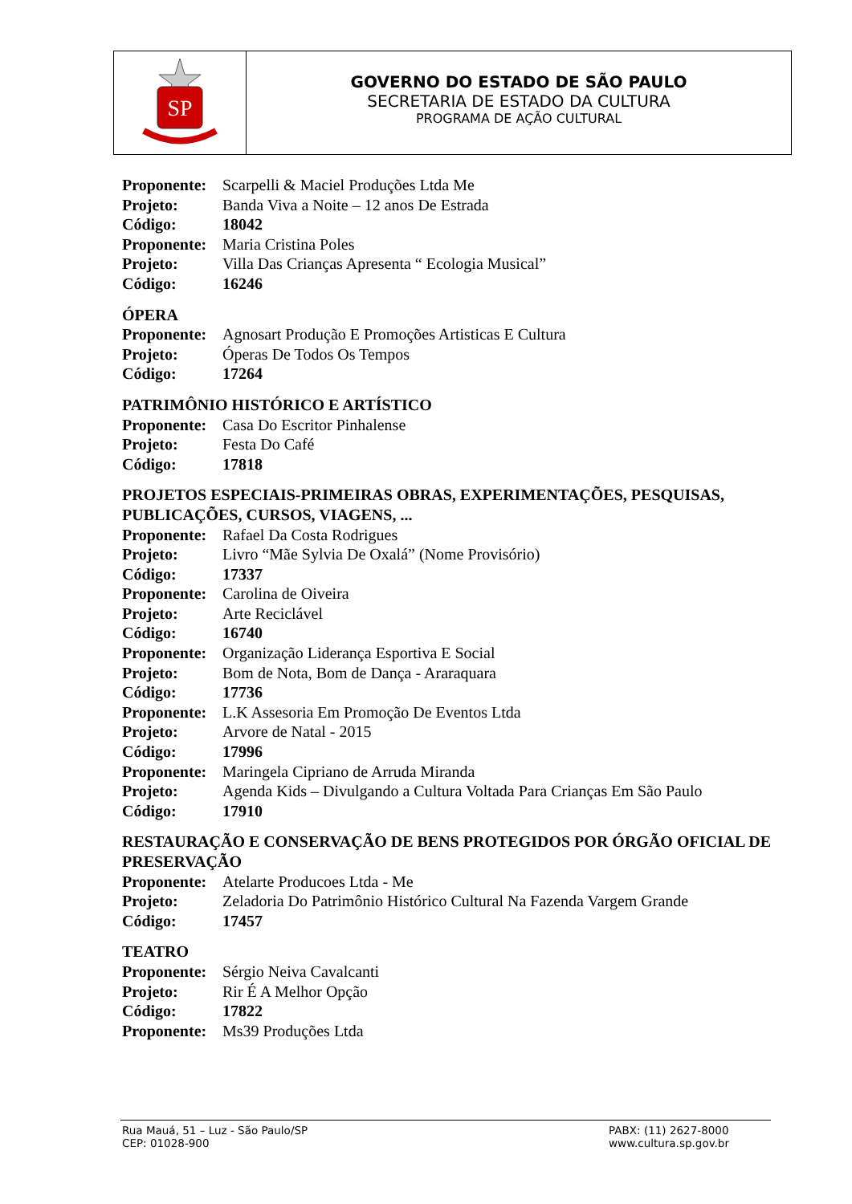SP
GOVERNO DO ESTADO DE SÃO PAULO
SECRETARIA DE ESTADO DA CULTURA
PROGRAMA DE AÇÃO CULTURAL
Proponente: Scarpelli & Maciel Produções Ltda Me
Projeto: Banda Viva a Noite – 12 anos De Estrada
Código: 18042
Proponente: Maria Cristina Poles
Projeto: Villa Das Crianças Apresenta “ Ecologia Musical”
Código: 16246
ÓPERA
Proponente: Agnosart Produção E Promoções Artisticas E Cultura
Projeto: Óperas De Todos Os Tempos
Código: 17264
PATRIMÔNIO HISTÓRICO E ARTÍSTICO
Proponente: Casa Do Escritor Pinhalense
Projeto: Festa Do Café
Código: 17818
PROJETOS ESPECIAIS-PRIMEIRAS OBRAS, EXPERIMENTAÇÕES, PESQUISAS, PUBLICAÇÕES, CURSOS, VIAGENS, ...
Proponente: Rafael Da Costa Rodrigues
Projeto: Livro “Mãe Sylvia De Oxalá” (Nome Provisório)
Código: 17337
Proponente: Carolina de Oiveira
Projeto: Arte Reciclável
Código: 16740
Proponente: Organização Liderança Esportiva E Social
Projeto: Bom de Nota, Bom de Dança - Araraquara
Código: 17736
Proponente: L.K Assesoria Em Promoção De Eventos Ltda
Projeto: Arvore de Natal - 2015
Código: 17996
Proponente: Maringela Cipriano de Arruda Miranda
Projeto: Agenda Kids – Divulgando a Cultura Voltada Para Crianças Em São Paulo
Código: 17910
RESTAURAÇÃO E CONSERVAÇÃO DE BENS PROTEGIDOS POR ÓRGÃO OFICIAL DE PRESERVAÇÃO
Proponente: Atelarte Producoes Ltda - Me
Projeto: Zeladoria Do Patrimônio Histórico Cultural Na Fazenda Vargem Grande
Código: 17457
TEATRO
Proponente: Sérgio Neiva Cavalcanti
Projeto: Rir É A Melhor Opção
Código: 17822
Proponente: Ms39 Produções Ltda
Rua Mauá, 51 – Luz - São Paulo/SP
CEP: 01028-900
PABX: (11) 2627-8000
www.cultura.sp.gov.br